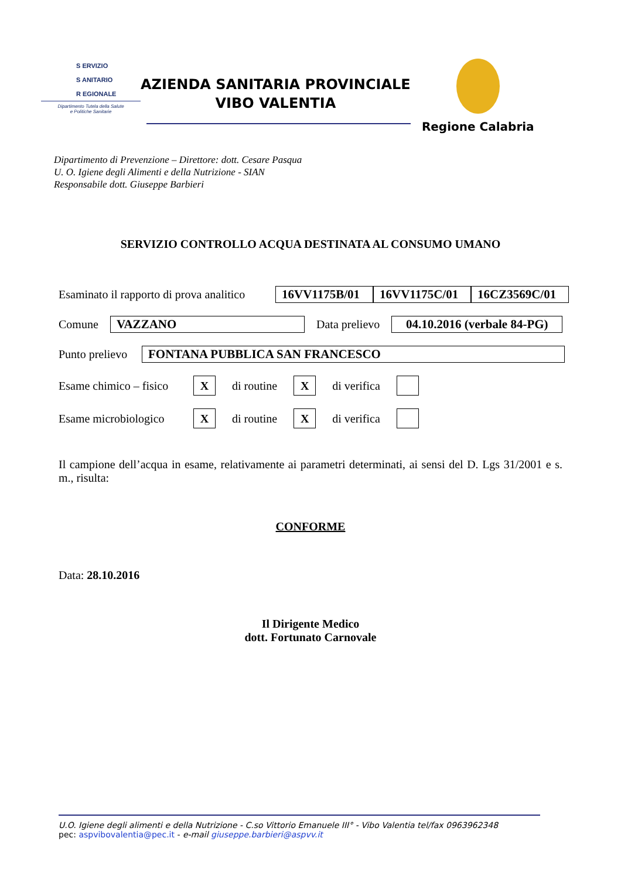S ERVIZIO
S ANITARIO
R EGIONALE
Dipartimento Tutela della Salute
e Politiche Sanitarie
AZIENDA SANITARIA PROVINCIALE
VIBO VALENTIA
Regione Calabria
Dipartimento di Prevenzione – Direttore: dott. Cesare Pasqua
U. O. Igiene degli Alimenti e della Nutrizione - SIAN
Responsabile dott. Giuseppe Barbieri
SERVIZIO CONTROLLO ACQUA DESTINATA AL CONSUMO UMANO
Esaminato il rapporto di prova analitico 16VV1175B/01 16VV1175C/01 16CZ3569C/01
Comune VAZZANO Data prelievo 04.10.2016 (verbale 84-PG)
Punto prelievo FONTANA PUBBLICA SAN FRANCESCO
Esame chimico – fisico X di routine X di verifica
Esame microbiologico X di routine X di verifica
Il campione dell’acqua in esame, relativamente ai parametri determinati, ai sensi del D. Lgs 31/2001 e s. m., risulta:
CONFORME
Data: 28.10.2016
Il Dirigente Medico
dott. Fortunato Carnovale
U.O. Igiene degli alimenti e della Nutrizione - C.so Vittorio Emanuele III° - Vibo Valentia tel/fax 0963962348
pec: aspvibovalentia@pec.it - e-mail giuseppe.barbieri@aspvv.it